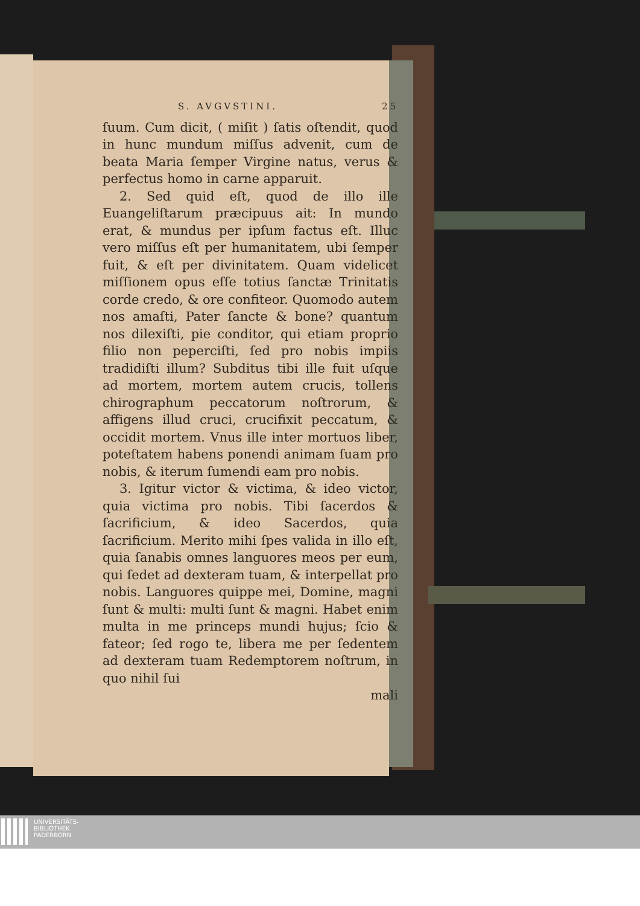S. AVGVSTINI. 25
ſuum. Cum dicit, ( miſit ) ſatis oſtendit, quod in hunc mundum miſſus advenit, cum de beata Maria ſemper Virgine natus, verus & perfectus homo in carne apparuit.
2. Sed quid eſt, quod de illo ille Euangeliſtarum præcipuus ait: In mundo erat, & mundus per ipſum factus eſt. Illuc vero miſſus eſt per humanitatem, ubi ſemper fuit, & eſt per divinitatem. Quam videlicet miſſionem opus eſſe totius ſanctæ Trinitatis corde credo, & ore confiteor. Quomodo autem nos amaſti, Pater ſancte & bone? quantum nos dilexiſti, pie conditor, qui etiam proprio filio non peperciſti, ſed pro nobis impiis tradidiſti illum? Subditus tibi ille fuit uſque ad mortem, mortem autem crucis, tollens chirographum peccatorum noſtrorum, & affigens illud cruci, crucifixit peccatum, & occidit mortem. Vnus ille inter mortuos liber, poteſtatem habens ponendi animam ſuam pro nobis, & iterum ſumendi eam pro nobis.
3. Igitur victor & victima, & ideo victor, quia victima pro nobis. Tibi ſacerdos & ſacrificium, & ideo Sacerdos, quia ſacrificium. Merito mihi ſpes valida in illo eſt, quia ſanabis omnes languores meos per eum, qui ſedet ad dexteram tuam, & interpellat pro nobis. Languores quippe mei, Domine, magni ſunt & multi: multi ſunt & magni. Habet enim multa in me princeps mundi hujus; ſcio & fateor; ſed rogo te, libera me per ſedentem ad dexteram tuam Redemptorem noſtrum, in quo nihil ſui
mali
UNIVERSITÄTS-
BIBLIOTHEK
PADERBORN